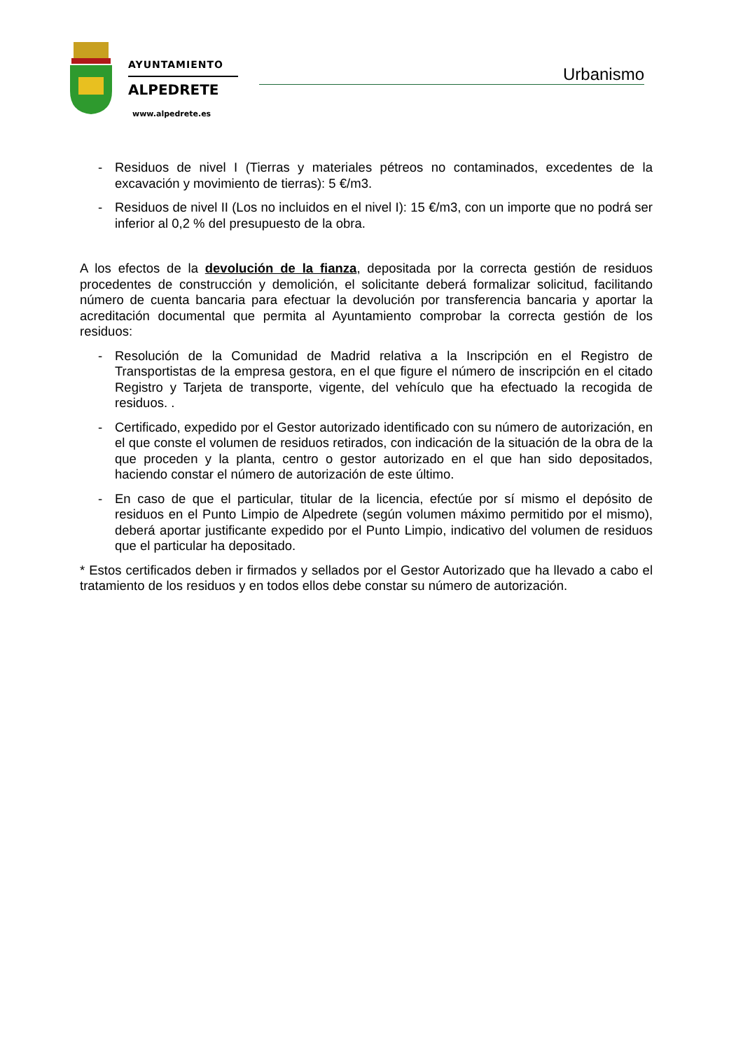AYUNTAMIENTO
ALPEDRETE
www.alpedrete.es
Urbanismo
- Residuos de nivel I (Tierras y materiales pétreos no contaminados, excedentes de la excavación y movimiento de tierras): 5 €/m3.
- Residuos de nivel II (Los no incluidos en el nivel I): 15 €/m3, con un importe que no podrá ser inferior al 0,2 % del presupuesto de la obra.
A los efectos de la devolución de la fianza, depositada por la correcta gestión de residuos procedentes de construcción y demolición, el solicitante deberá formalizar solicitud, facilitando número de cuenta bancaria para efectuar la devolución por transferencia bancaria y aportar la acreditación documental que permita al Ayuntamiento comprobar la correcta gestión de los residuos:
- Resolución de la Comunidad de Madrid relativa a la Inscripción en el Registro de Transportistas de la empresa gestora, en el que figure el número de inscripción en el citado Registro y Tarjeta de transporte, vigente, del vehículo que ha efectuado la recogida de residuos. .
- Certificado, expedido por el Gestor autorizado identificado con su número de autorización, en el que conste el volumen de residuos retirados, con indicación de la situación de la obra de la que proceden y la planta, centro o gestor autorizado en el que han sido depositados, haciendo constar el número de autorización de este último.
- En caso de que el particular, titular de la licencia, efectúe por sí mismo el depósito de residuos en el Punto Limpio de Alpedrete (según volumen máximo permitido por el mismo), deberá aportar justificante expedido por el Punto Limpio, indicativo del volumen de residuos que el particular ha depositado.
* Estos certificados deben ir firmados y sellados por el Gestor Autorizado que ha llevado a cabo el tratamiento de los residuos y en todos ellos debe constar su número de autorización.